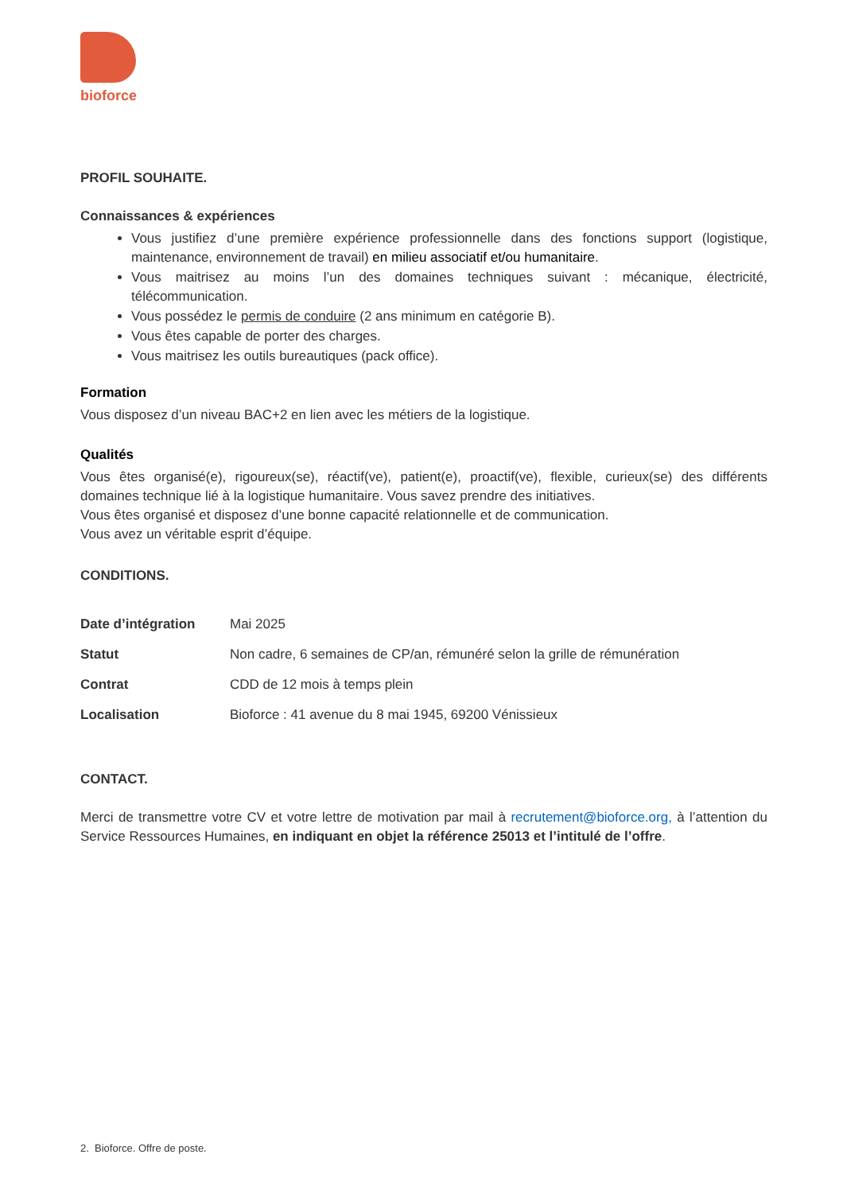bioforce
PROFIL SOUHAITE.
Connaissances & expériences
Vous justifiez d’une première expérience professionnelle dans des fonctions support (logistique, maintenance, environnement de travail) en milieu associatif et/ou humanitaire.
Vous maitrisez au moins l’un des domaines techniques suivant : mécanique, électricité, télécommunication.
Vous possédez le permis de conduire (2 ans minimum en catégorie B).
Vous êtes capable de porter des charges.
Vous maitrisez les outils bureautiques (pack office).
Formation
Vous disposez d’un niveau BAC+2 en lien avec les métiers de la logistique.
Qualités
Vous êtes organisé(e), rigoureux(se), réactif(ve), patient(e), proactif(ve), flexible, curieux(se) des différents domaines technique lié à la logistique humanitaire. Vous savez prendre des initiatives.
Vous êtes organisé et disposez d’une bonne capacité relationnelle et de communication.
Vous avez un véritable esprit d’équipe.
CONDITIONS.
| Date d’intégration | Mai 2025 |
| Statut | Non cadre, 6 semaines de CP/an, rémunéré selon la grille de rémunération |
| Contrat | CDD de 12 mois à temps plein |
| Localisation | Bioforce : 41 avenue du 8 mai 1945, 69200 Vénissieux |
CONTACT.
Merci de transmettre votre CV et votre lettre de motivation par mail à recrutement@bioforce.org, à l’attention du Service Ressources Humaines, en indiquant en objet la référence 25013 et l’intitulé de l’offre.
2. Bioforce. Offre de poste.